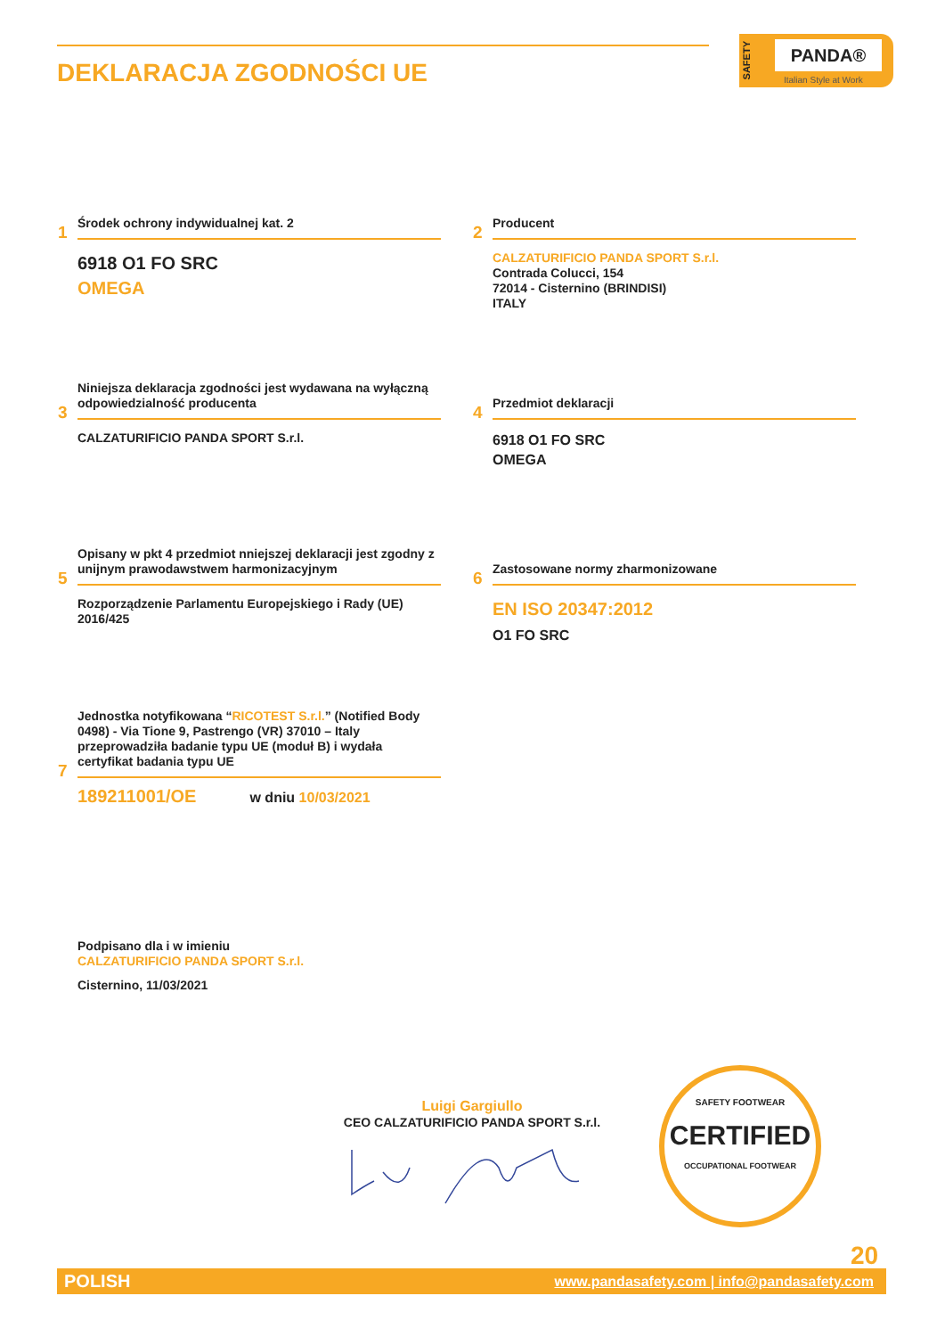DEKLARACJA ZGODNOŚCI UE
SAFETY
PANDA®
Italian Style at Work
1
Środek ochrony indywidualnej kat. 2
6918 O1 FO SRC
OMEGA
2
Producent
CALZATURIFICIO PANDA SPORT S.r.l.
Contrada Colucci, 154
72014 - Cisternino (BRINDISI)
ITALY
3
Niniejsza deklaracja zgodności jest wydawana na wyłączną odpowiedzialność producenta
CALZATURIFICIO PANDA SPORT S.r.l.
4
Przedmiot deklaracji
6918 O1 FO SRC
OMEGA
5
Opisany w pkt 4 przedmiot nniejszej deklaracji jest zgodny z unijnym prawodawstwem harmonizacyjnym
Rozporządzenie Parlamentu Europejskiego i Rady (UE) 2016/425
6
Zastosowane normy zharmonizowane
EN ISO 20347:2012
O1 FO SRC
7
Jednostka notyfikowana “RICOTEST S.r.l.” (Notified Body 0498) - Via Tione 9, Pastrengo (VR) 37010 – Italy przeprowadziła badanie typu UE (moduł B) i wydała certyfikat badania typu UE
189211001/OE w dniu 10/03/2021
Podpisano dla i w imieniu
CALZATURIFICIO PANDA SPORT S.r.l.
Cisternino, 11/03/2021
Luigi Gargiullo
CEO CALZATURIFICIO PANDA SPORT S.r.l.
SAFETY FOOTWEAR
CERTIFIED
OCCUPATIONAL FOOTWEAR
20
POLISH www.pandasafety.com | info@pandasafety.com